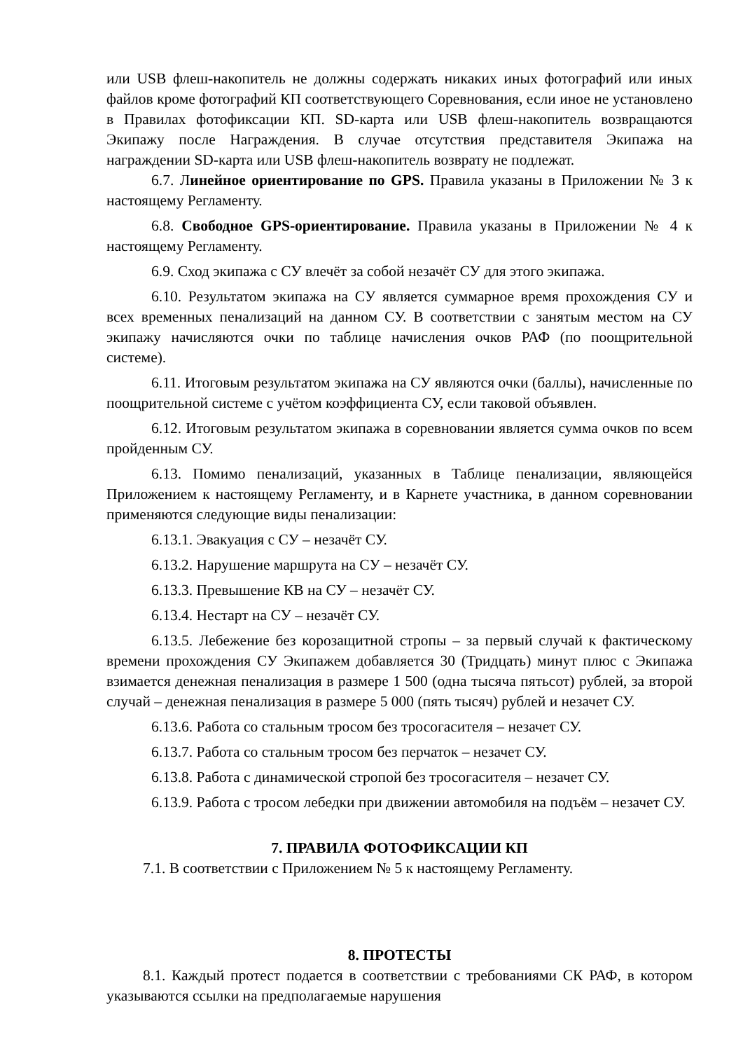или USB флеш-накопитель не должны содержать никаких иных фотографий или иных файлов кроме фотографий КП соответствующего Соревнования, если иное не установлено в Правилах фотофиксации КП. SD-карта или USB флеш-накопитель возвращаются Экипажу после Награждения. В случае отсутствия представителя Экипажа на награждении SD-карта или USB флеш-накопитель возврату не подлежат.
6.7. Линейное ориентирование по GPS. Правила указаны в Приложении № 3 к настоящему Регламенту.
6.8. Свободное GPS-ориентирование. Правила указаны в Приложении № 4 к настоящему Регламенту.
6.9. Сход экипажа с СУ влечёт за собой незачёт СУ для этого экипажа.
6.10. Результатом экипажа на СУ является суммарное время прохождения СУ и всех временных пенализаций на данном СУ. В соответствии с занятым местом на СУ экипажу начисляются очки по таблице начисления очков РАФ (по поощрительной системе).
6.11. Итоговым результатом экипажа на СУ являются очки (баллы), начисленные по поощрительной системе с учётом коэффициента СУ, если таковой объявлен.
6.12. Итоговым результатом экипажа в соревновании является сумма очков по всем пройденным СУ.
6.13. Помимо пенализаций, указанных в Таблице пенализации, являющейся Приложением к настоящему Регламенту, и в Карнете участника, в данном соревновании применяются следующие виды пенализации:
6.13.1. Эвакуация с СУ – незачёт СУ.
6.13.2. Нарушение маршрута на СУ – незачёт СУ.
6.13.3. Превышение КВ на СУ – незачёт СУ.
6.13.4. Нестарт на СУ – незачёт СУ.
6.13.5. Лебежение без корозащитной стропы – за первый случай к фактическому времени прохождения СУ Экипажем добавляется 30 (Тридцать) минут плюс с Экипажа взимается денежная пенализация в размере 1 500 (одна тысяча пятьсот) рублей, за второй случай – денежная пенализация в размере 5 000 (пять тысяч) рублей и незачет СУ.
6.13.6. Работа со стальным тросом без тросогасителя – незачет СУ.
6.13.7. Работа со стальным тросом без перчаток – незачет СУ.
6.13.8. Работа с динамической стропой без тросогасителя – незачет СУ.
6.13.9. Работа с тросом лебедки при движении автомобиля на подъём – незачет СУ.
7. ПРАВИЛА ФОТОФИКСАЦИИ КП
7.1. В соответствии с Приложением № 5 к настоящему Регламенту.
8. ПРОТЕСТЫ
8.1. Каждый протест подается в соответствии с требованиями СК РАФ, в котором указываются ссылки на предполагаемые нарушения